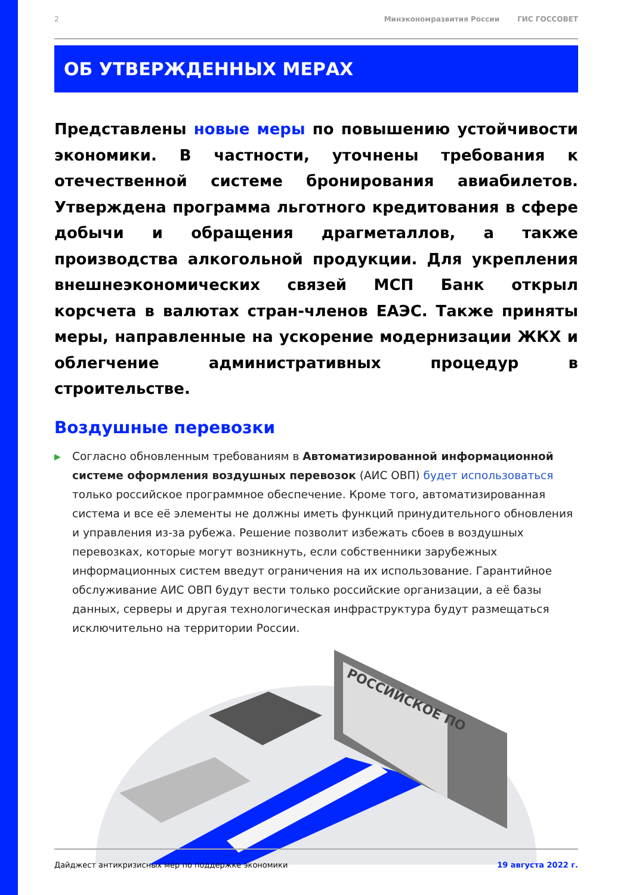2
Минэкономразвития России ГИС ГОССОВЕТ
ОБ УТВЕРЖДЕННЫХ МЕРАХ
Представлены новые меры по повышению устойчивости экономики. В частности, уточнены требования к отечественной системе бронирования авиабилетов. Утверждена программа льготного кредитования в сфере добычи и обращения драгметаллов, а также производства алкогольной продукции. Для укрепления внешнеэкономических связей МСП Банк открыл корсчета в валютах стран-членов ЕАЭС. Также приняты меры, направленные на ускорение модернизации ЖКХ и облегчение административных процедур в строительстве.
Воздушные перевозки
▶
Согласно обновленным требованиям в Автоматизированной информационной системе оформления воздушных перевозок (АИС ОВП) будет использоваться только российское программное обеспечение. Кроме того, автоматизированная система и все её элементы не должны иметь функций принудительного обновления и управления из-за рубежа. Решение позволит избежать сбоев в воздушных перевозках, которые могут возникнуть, если собственники зарубежных информационных систем введут ограничения на их использование. Гарантийное обслуживание АИС ОВП будут вести только российские организации, а её базы данных, серверы и другая технологическая инфраструктура будут размещаться исключительно на территории России.
РОССИЙСКОЕ ПО
Дайджест антикризисных мер по поддержке экономики 19 августа 2022 г.